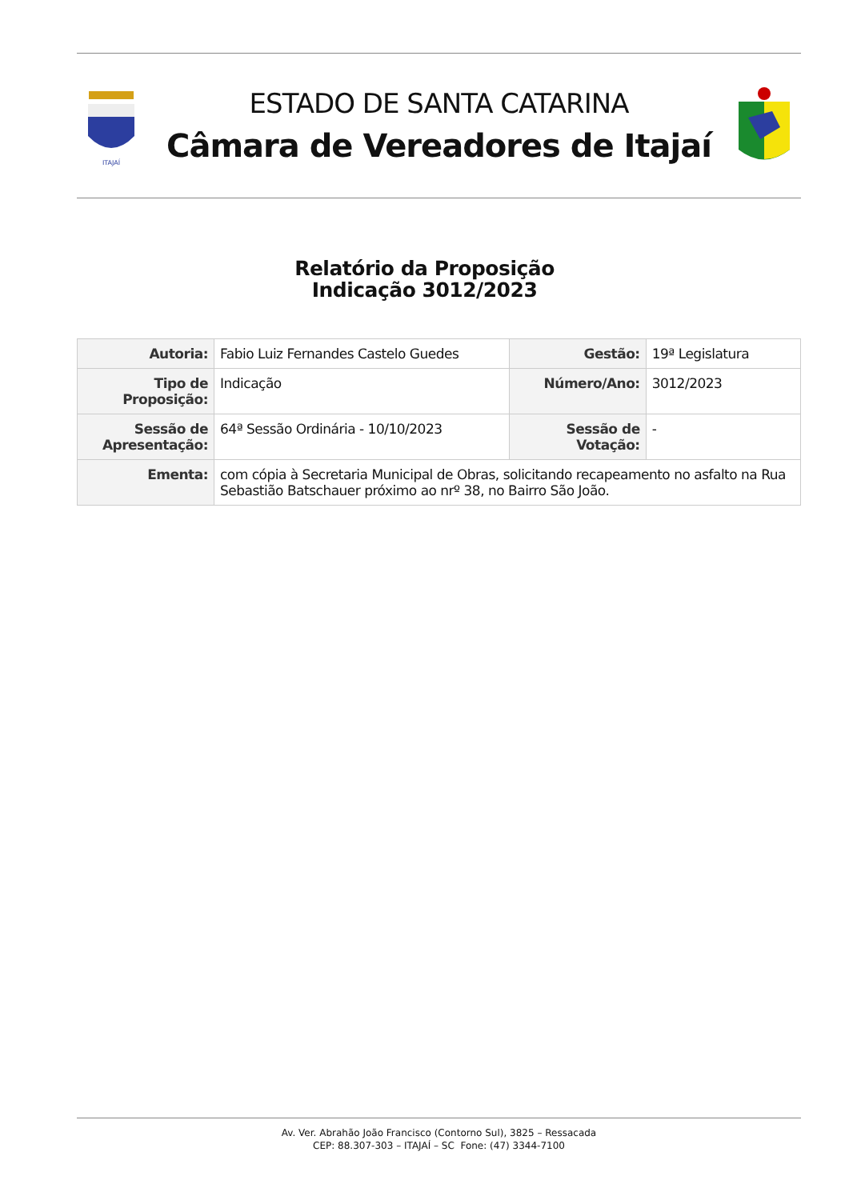ITAJAÍ
ESTADO DE SANTA CATARINA
Câmara de Vereadores de Itajaí
Relatório da Proposição
Indicação 3012/2023
| Autoria: | Fabio Luiz Fernandes Castelo Guedes | Gestão: | 19ª Legislatura |
| Tipo de Proposição: | Indicação | Número/Ano: | 3012/2023 |
| Sessão de Apresentação: | 64ª Sessão Ordinária - 10/10/2023 | Sessão de Votação: | - |
| Ementa: | com cópia à Secretaria Municipal de Obras, solicitando recapeamento no asfalto na Rua Sebastião Batschauer próximo ao nrº 38, no Bairro São João. | | |
Av. Ver. Abrahão João Francisco (Contorno Sul), 3825 – Ressacada
CEP: 88.307-303 – ITAJAÍ – SC Fone: (47) 3344-7100